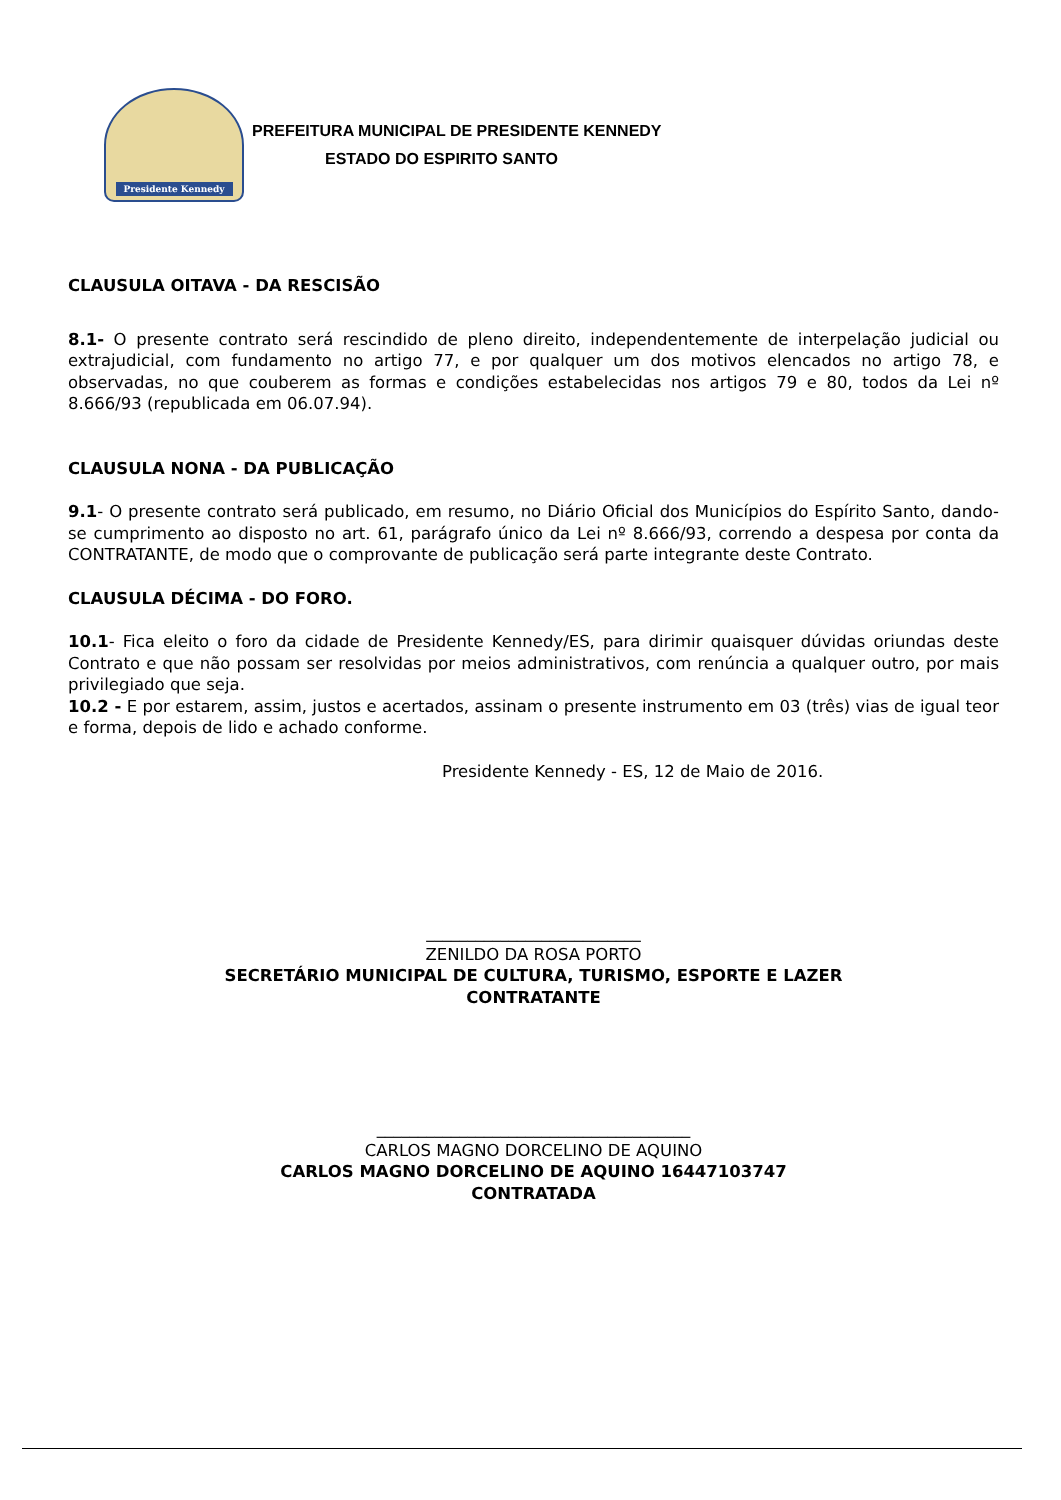Presidente Kennedy
PREFEITURA MUNICIPAL DE PRESIDENTE KENNEDY
ESTADO DO ESPIRITO SANTO
CLAUSULA OITAVA - DA RESCISÃO
8.1- O presente contrato será rescindido de pleno direito, independentemente de interpelação judicial ou extrajudicial, com fundamento no artigo 77, e por qualquer um dos motivos elencados no artigo 78, e observadas, no que couberem as formas e condições estabelecidas nos artigos 79 e 80, todos da Lei nº 8.666/93 (republicada em 06.07.94).
CLAUSULA NONA - DA PUBLICAÇÃO
9.1- O presente contrato será publicado, em resumo, no Diário Oficial dos Municípios do Espírito Santo, dando-se cumprimento ao disposto no art. 61, parágrafo único da Lei nº 8.666/93, correndo a despesa por conta da CONTRATANTE, de modo que o comprovante de publicação será parte integrante deste Contrato.
CLAUSULA DÉCIMA - DO FORO.
10.1- Fica eleito o foro da cidade de Presidente Kennedy/ES, para dirimir quaisquer dúvidas oriundas deste Contrato e que não possam ser resolvidas por meios administrativos, com renúncia a qualquer outro, por mais privilegiado que seja.
10.2 - E por estarem, assim, justos e acertados, assinam o presente instrumento em 03 (três) vias de igual teor e forma, depois de lido e achado conforme.
Presidente Kennedy - ES, 12 de Maio de 2016.
__________________________
ZENILDO DA ROSA PORTO
SECRETÁRIO MUNICIPAL DE CULTURA, TURISMO, ESPORTE E LAZER
CONTRATANTE
______________________________________
CARLOS MAGNO DORCELINO DE AQUINO
CARLOS MAGNO DORCELINO DE AQUINO 16447103747
CONTRATADA